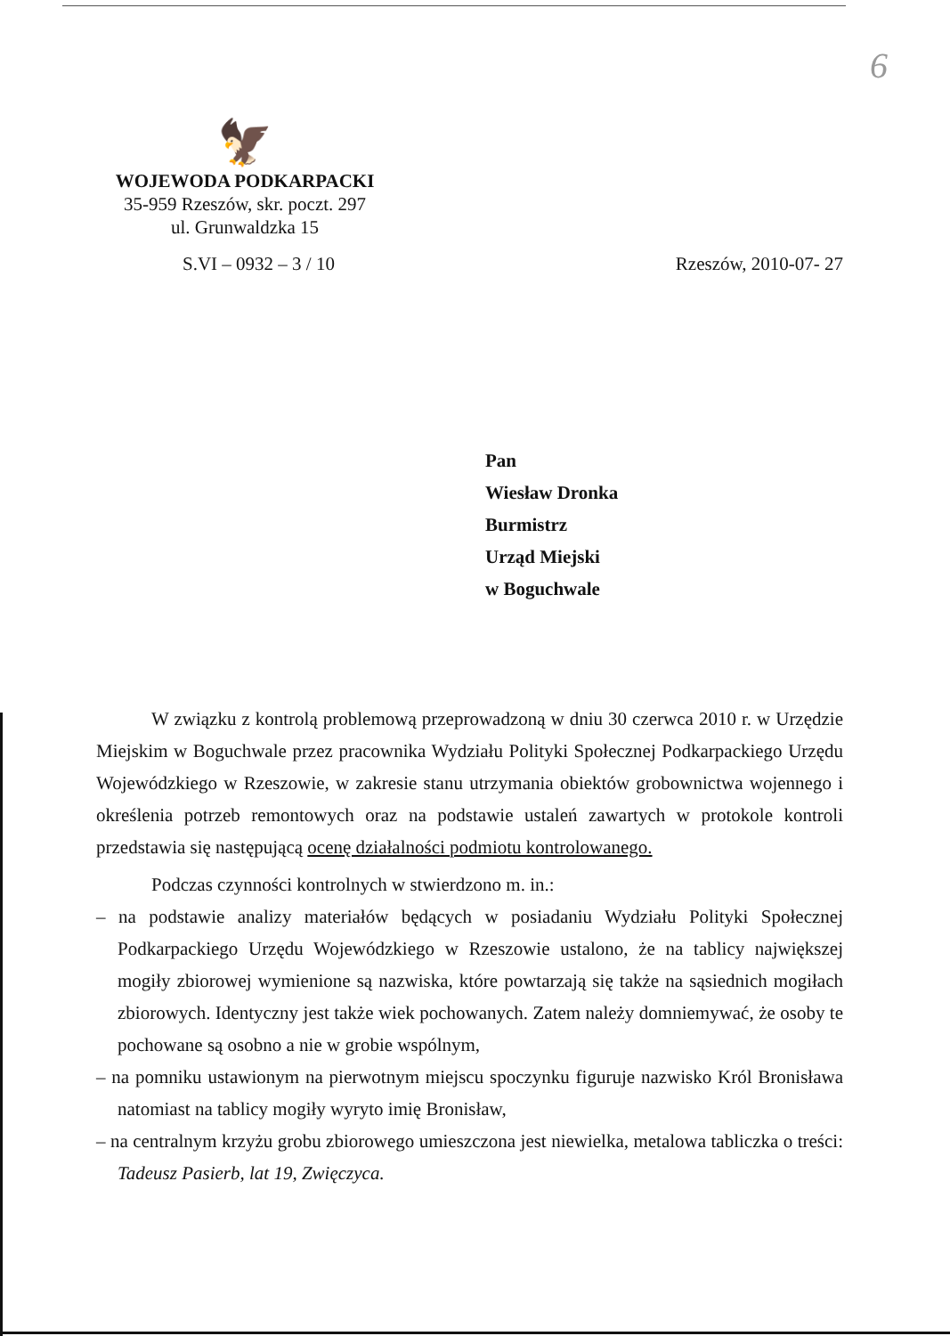6
🦅
WOJEWODA PODKARPACKI
35-959 Rzeszów, skr. poczt. 297
ul. Grunwaldzka 15
S.VI – 0932 – 3 / 10 Rzeszów, 2010-07- 27
Pan
Wiesław Dronka
Burmistrz
Urząd Miejski
w Boguchwale
W związku z kontrolą problemową przeprowadzoną w dniu 30 czerwca 2010 r. w Urzędzie Miejskim w Boguchwale przez pracownika Wydziału Polityki Społecznej Podkarpackiego Urzędu Wojewódzkiego w Rzeszowie, w zakresie stanu utrzymania obiektów grobownictwa wojennego i określenia potrzeb remontowych oraz na podstawie ustaleń zawartych w protokole kontroli przedstawia się następującą ocenę działalności podmiotu kontrolowanego.
Podczas czynności kontrolnych w stwierdzono m. in.:
– na podstawie analizy materiałów będących w posiadaniu Wydziału Polityki Społecznej Podkarpackiego Urzędu Wojewódzkiego w Rzeszowie ustalono, że na tablicy największej mogiły zbiorowej wymienione są nazwiska, które powtarzają się także na sąsiednich mogiłach zbiorowych. Identyczny jest także wiek pochowanych. Zatem należy domniemywać, że osoby te pochowane są osobno a nie w grobie wspólnym,
– na pomniku ustawionym na pierwotnym miejscu spoczynku figuruje nazwisko Król Bronisława natomiast na tablicy mogiły wyryto imię Bronisław,
– na centralnym krzyżu grobu zbiorowego umieszczona jest niewielka, metalowa tabliczka o treści: Tadeusz Pasierb, lat 19, Zwięczyca.